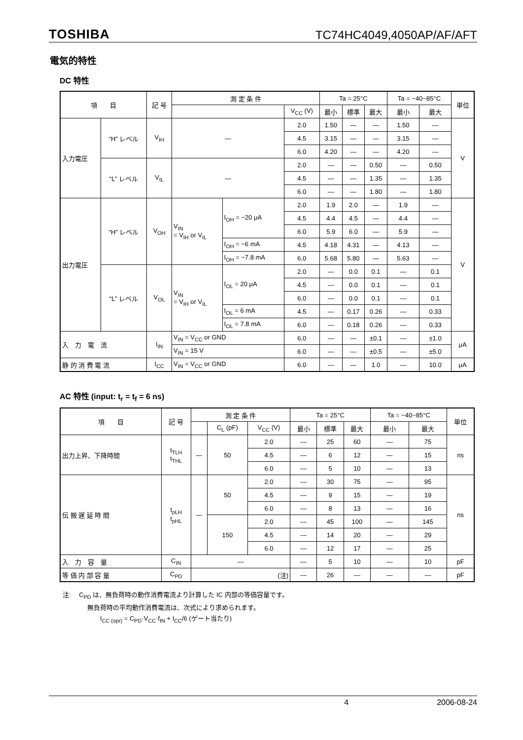TOSHIBA TC74HC4049,4050AP/AF/AFT
電気的特性
DC 特性
| 項 目 | | 記 号 | 測 定 条 件 | | | Ta = 25°C | | | Ta = −40~85°C | | 単位 |
| --- | --- | --- | --- | --- | --- | --- | --- | --- | --- | --- | --- |
| | | | | | V<sub>CC</sub> (V) | 最小 | 標準 | 最大 | 最小 | 最大 | |
| 入力電圧 | “H” レベル | V<sub>IH</sub> | — | | 2.0 | 1.50 | — | — | 1.50 | — | V |
| | | | | | 4.5 | 3.15 | — | — | 3.15 | — | |
| | | | | | 6.0 | 4.20 | — | — | 4.20 | — | |
| | “L” レベル | V<sub>IL</sub> | — | | 2.0 | — | — | 0.50 | — | 0.50 | |
| | | | | | 4.5 | — | — | 1.35 | — | 1.35 | |
| | | | | | 6.0 | — | — | 1.80 | — | 1.80 | |
| 出力電圧 | “H” レベル | V<sub>OH</sub> | V<sub>IN</sub> = V<sub>IH</sub> or V<sub>IL</sub> | I<sub>OH</sub> = −20 μA | 2.0 | 1.9 | 2.0 | — | 1.9 | — | V |
| | | | | | 4.5 | 4.4 | 4.5 | — | 4.4 | — | |
| | | | | | 6.0 | 5.9 | 6.0 | — | 5.9 | — | |
| | | | | I<sub>OH</sub> = −6 mA | 4.5 | 4.18 | 4.31 | — | 4.13 | — | |
| | | | | I<sub>OH</sub> = −7.8 mA | 6.0 | 5.68 | 5.80 | — | 5.63 | — | |
| | “L” レベル | V<sub>OL</sub> | V<sub>IN</sub> = V<sub>IH</sub> or V<sub>IL</sub> | I<sub>OL</sub> = 20 μA | 2.0 | — | 0.0 | 0.1 | — | 0.1 | |
| | | | | | 4.5 | — | 0.0 | 0.1 | — | 0.1 | |
| | | | | | 6.0 | — | 0.0 | 0.1 | — | 0.1 | |
| | | | | I<sub>OL</sub> = 6 mA | 4.5 | — | 0.17 | 0.26 | — | 0.33 | |
| | | | | I<sub>OL</sub> = 7.8 mA | 6.0 | — | 0.18 | 0.26 | — | 0.33 | |
| 入 力 電 流 | | I<sub>IN</sub> | V<sub>IN</sub> = V<sub>CC</sub> or GND | | 6.0 | — | — | ±0.1 | — | ±1.0 | μA |
| | | | V<sub>IN</sub> = 15 V | | 6.0 | — | — | ±0.5 | — | ±5.0 | |
| 静 的 消 費 電 流 | | I<sub>CC</sub> | V<sub>IN</sub> = V<sub>CC</sub> or GND | | 6.0 | — | — | 1.0 | — | 10.0 | μA |
AC 特性 (input: t<sub>r</sub> = t<sub>f</sub> = 6 ns)
| 項 目 | 記 号 | 測 定 条 件 | | | Ta = 25°C | | | Ta = −40~85°C | | 単位 |
| --- | --- | --- | --- | --- | --- | --- | --- | --- | --- | --- |
| | | | C<sub>L</sub> (pF) | V<sub>CC</sub> (V) | 最小 | 標準 | 最大 | 最小 | 最大 | |
| 出力上昇、下降時間 | t<sub>TLH</sub> t<sub>THL</sub> | — | 50 | 2.0 | — | 25 | 60 | — | 75 | ns |
| | | | | 4.5 | — | 6 | 12 | — | 15 | |
| | | | | 6.0 | — | 5 | 10 | — | 13 | |
| 伝 搬 遅 延 時 間 | t<sub>pLH</sub> t<sub>pHL</sub> | — | 50 | 2.0 | — | 30 | 75 | — | 95 | ns |
| | | | | 4.5 | — | 9 | 15 | — | 19 | |
| | | | | 6.0 | — | 8 | 13 | — | 16 | |
| | | | 150 | 2.0 | — | 45 | 100 | — | 145 | |
| | | | | 4.5 | — | 14 | 20 | — | 29 | |
| | | | | 6.0 | — | 12 | 17 | — | 25 | |
| 入 力 容 量 | C<sub>IN</sub> | — | | | — | 5 | 10 | — | 10 | pF |
| 等 価 内 部 容 量 | C<sub>PD</sub> | (注) | | | — | 26 | — | — | — | pF |
注:　 C<sub>PD</sub> は、無負荷時の動作消費電流より計算した IC 内部の等価容量です。
無負荷時の平均動作消費電流は、次式により求められます。
I<sub>CC (opr)</sub> = C<sub>PD</sub>·V<sub>CC</sub>·f<sub>IN</sub> + I<sub>CC</sub>/6 (ゲート当たり)
4 2006-08-24